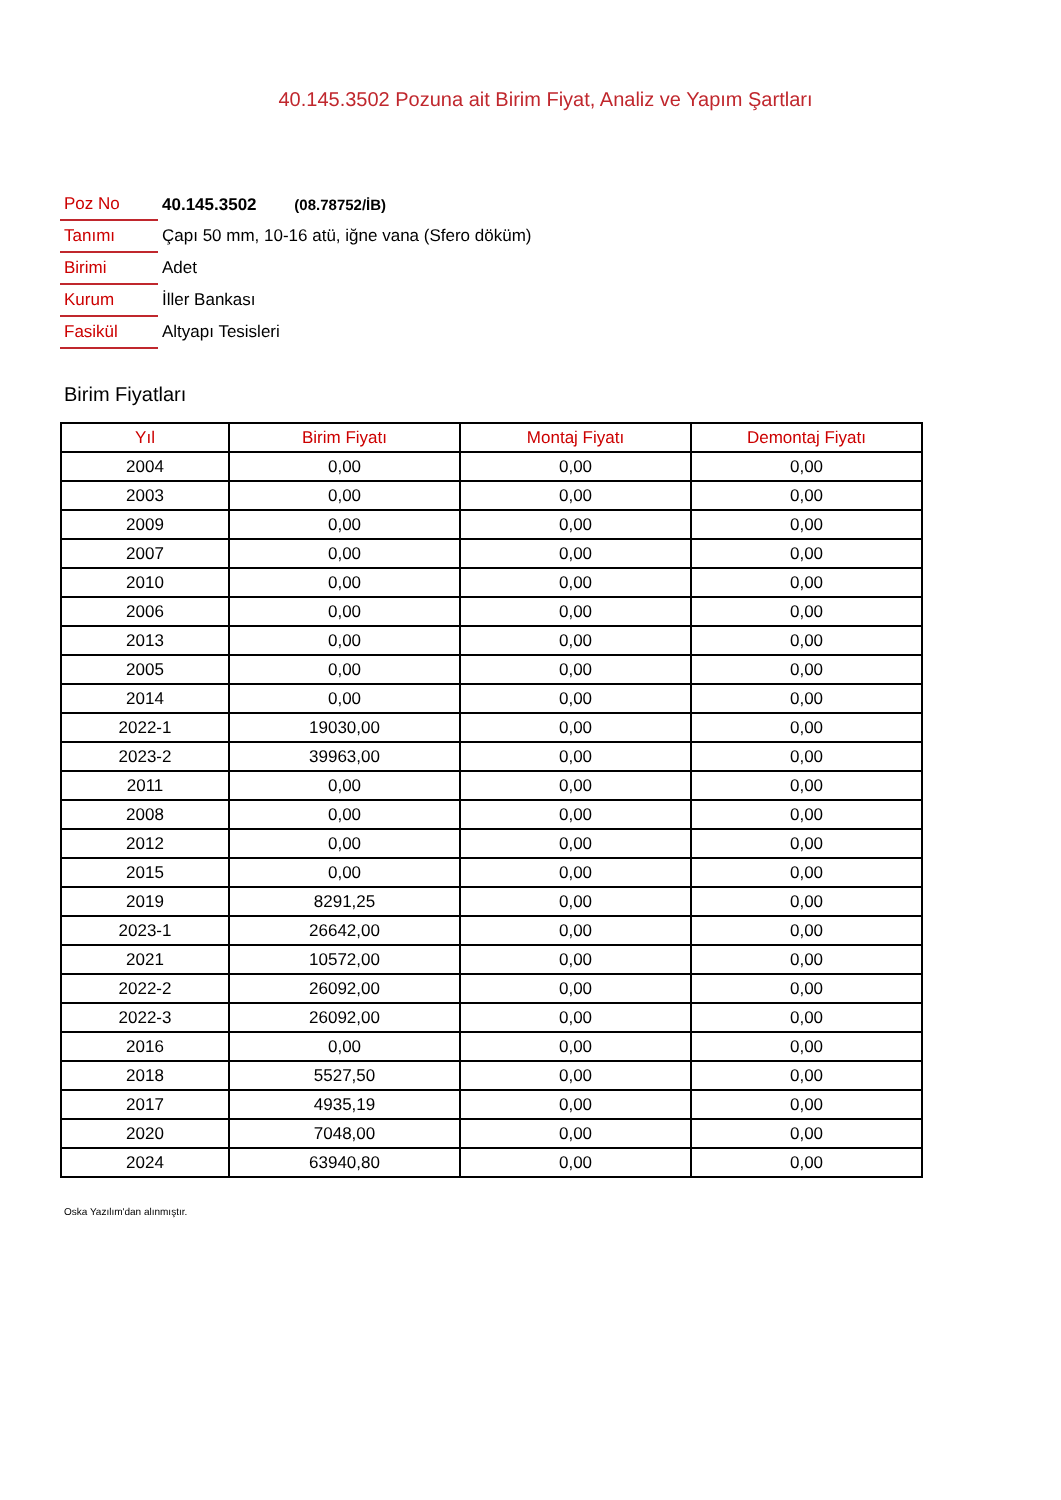40.145.3502 Pozuna ait Birim Fiyat, Analiz ve Yapım Şartları
| Poz No | 40.145.3502 (08.78752/İB) |
| Tanımı | Çapı 50 mm, 10-16 atü, iğne vana (Sfero döküm) |
| Birimi | Adet |
| Kurum | İller Bankası |
| Fasikül | Altyapı Tesisleri |
Birim Fiyatları
| Yıl | Birim Fiyatı | Montaj Fiyatı | Demontaj Fiyatı |
| --- | --- | --- | --- |
| 2004 | 0,00 | 0,00 | 0,00 |
| 2003 | 0,00 | 0,00 | 0,00 |
| 2009 | 0,00 | 0,00 | 0,00 |
| 2007 | 0,00 | 0,00 | 0,00 |
| 2010 | 0,00 | 0,00 | 0,00 |
| 2006 | 0,00 | 0,00 | 0,00 |
| 2013 | 0,00 | 0,00 | 0,00 |
| 2005 | 0,00 | 0,00 | 0,00 |
| 2014 | 0,00 | 0,00 | 0,00 |
| 2022-1 | 19030,00 | 0,00 | 0,00 |
| 2023-2 | 39963,00 | 0,00 | 0,00 |
| 2011 | 0,00 | 0,00 | 0,00 |
| 2008 | 0,00 | 0,00 | 0,00 |
| 2012 | 0,00 | 0,00 | 0,00 |
| 2015 | 0,00 | 0,00 | 0,00 |
| 2019 | 8291,25 | 0,00 | 0,00 |
| 2023-1 | 26642,00 | 0,00 | 0,00 |
| 2021 | 10572,00 | 0,00 | 0,00 |
| 2022-2 | 26092,00 | 0,00 | 0,00 |
| 2022-3 | 26092,00 | 0,00 | 0,00 |
| 2016 | 0,00 | 0,00 | 0,00 |
| 2018 | 5527,50 | 0,00 | 0,00 |
| 2017 | 4935,19 | 0,00 | 0,00 |
| 2020 | 7048,00 | 0,00 | 0,00 |
| 2024 | 63940,80 | 0,00 | 0,00 |
Oska Yazılım'dan alınmıştır.